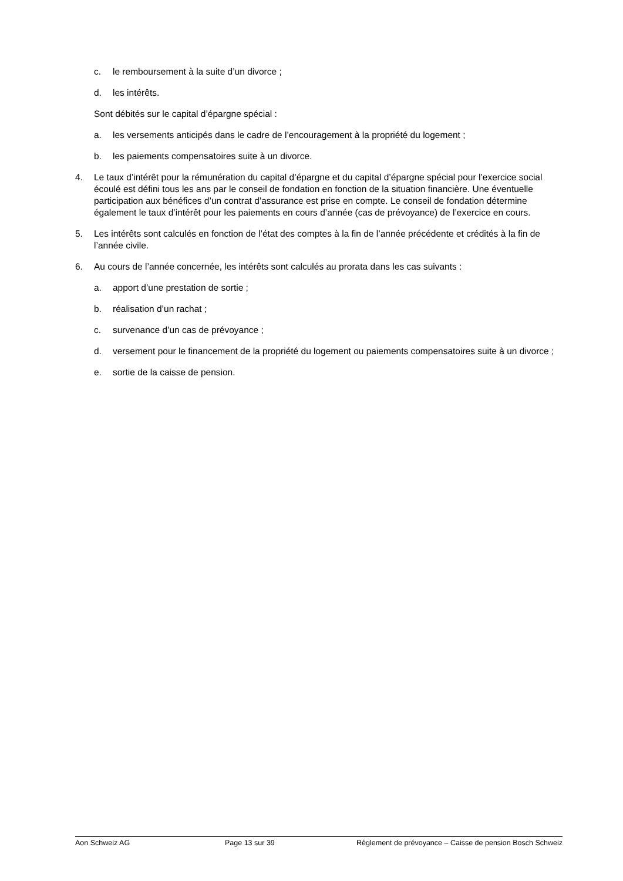c. le remboursement à la suite d’un divorce ;
d. les intérêts.
Sont débités sur le capital d’épargne spécial :
a. les versements anticipés dans le cadre de l’encouragement à la propriété du logement ;
b. les paiements compensatoires suite à un divorce.
4. Le taux d’intérêt pour la rémunération du capital d’épargne et du capital d’épargne spécial pour l’exercice social écoulé est défini tous les ans par le conseil de fondation en fonction de la situation financière. Une éventuelle participation aux bénéfices d’un contrat d’assurance est prise en compte. Le conseil de fondation détermine également le taux d’intérêt pour les paiements en cours d’année (cas de prévoyance) de l’exercice en cours.
5. Les intérêts sont calculés en fonction de l’état des comptes à la fin de l’année précédente et crédités à la fin de l’année civile.
6. Au cours de l’année concernée, les intérêts sont calculés au prorata dans les cas suivants :
a. apport d’une prestation de sortie ;
b. réalisation d’un rachat ;
c. survenance d’un cas de prévoyance ;
d. versement pour le financement de la propriété du logement ou paiements compensatoires suite à un divorce ;
e. sortie de la caisse de pension.
Aon Schweiz AG Page 13 sur 39 Règlement de prévoyance – Caisse de pension Bosch Schweiz